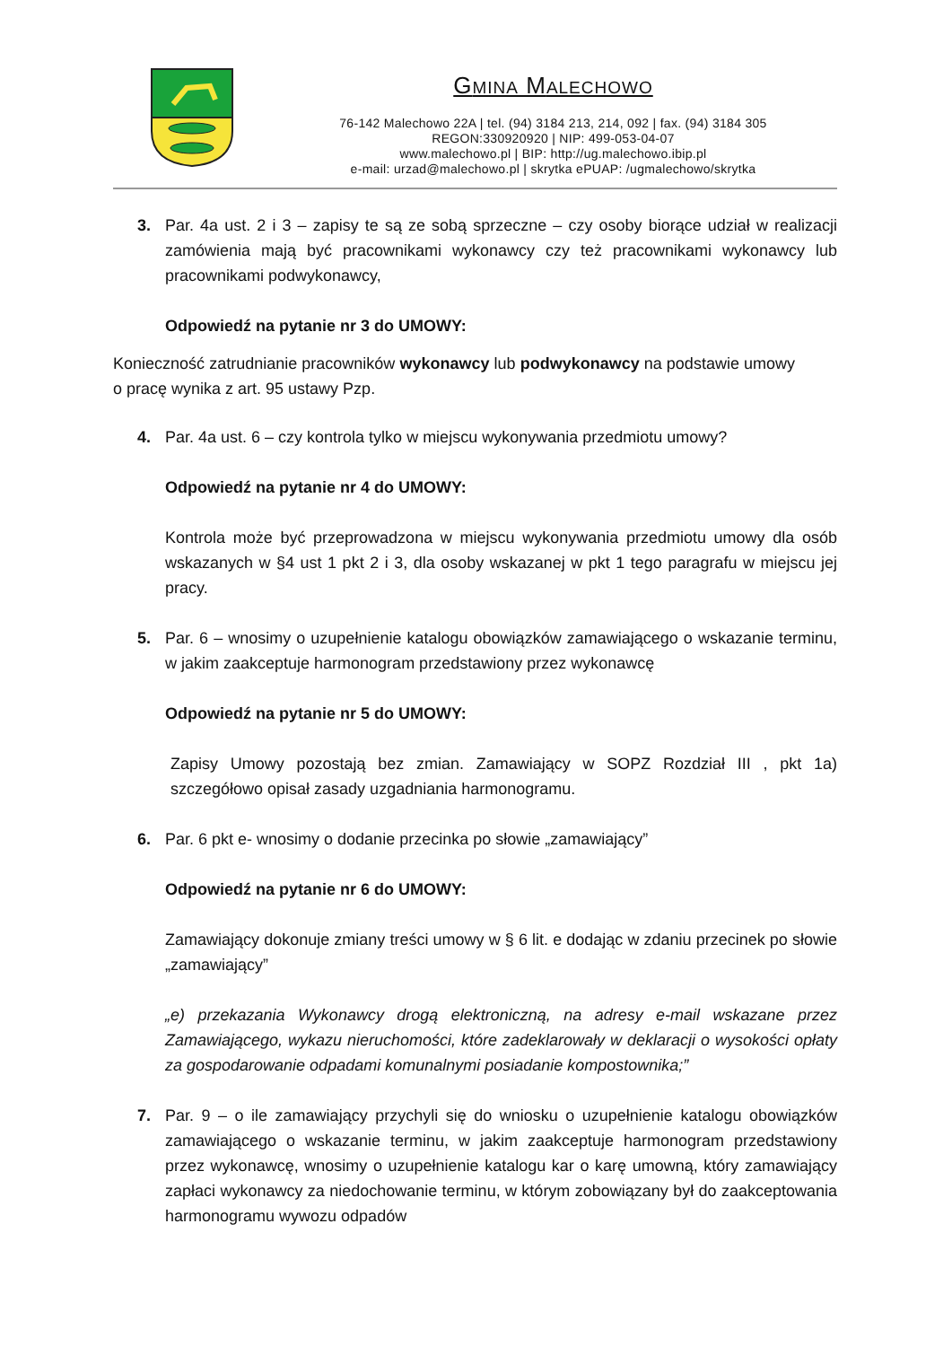GMINA MALECHOWO
76-142 Malechowo 22A | tel. (94) 3184 213, 214, 092 | fax. (94) 3184 305
REGON:330920920 | NIP: 499-053-04-07
www.malechowo.pl | BIP: http://ug.malechowo.ibip.pl
e-mail: urzad@malechowo.pl | skrytka ePUAP: /ugmalechowo/skrytka
3. Par. 4a ust. 2 i 3 – zapisy te są ze sobą sprzeczne – czy osoby biorące udział w realizacji zamówienia mają być pracownikami wykonawcy czy też pracownikami wykonawcy lub pracownikami podwykonawcy,
Odpowiedź na pytanie nr 3 do UMOWY:
Konieczność zatrudnianie pracowników wykonawcy lub podwykonawcy na podstawie umowy o pracę wynika z art. 95 ustawy Pzp.
4. Par. 4a ust. 6 – czy kontrola tylko w miejscu wykonywania przedmiotu umowy?
Odpowiedź na pytanie nr 4 do UMOWY:
Kontrola może być przeprowadzona w miejscu wykonywania przedmiotu umowy dla osób wskazanych w §4 ust 1 pkt 2 i 3, dla osoby wskazanej w pkt 1 tego paragrafu w miejscu jej pracy.
5. Par. 6 – wnosimy o uzupełnienie katalogu obowiązków zamawiającego o wskazanie terminu, w jakim zaakceptuje harmonogram przedstawiony przez wykonawcę
Odpowiedź na pytanie nr 5 do UMOWY:
Zapisy Umowy pozostają bez zmian. Zamawiający w SOPZ Rozdział III , pkt 1a) szczegółowo opisał zasady uzgadniania harmonogramu.
6. Par. 6 pkt e- wnosimy o dodanie przecinka po słowie „zamawiający”
Odpowiedź na pytanie nr 6 do UMOWY:
Zamawiający dokonuje zmiany treści umowy w § 6 lit. e dodając w zdaniu przecinek po słowie „zamawiający”
„e) przekazania Wykonawcy drogą elektroniczną, na adresy e-mail wskazane przez Zamawiającego, wykazu nieruchomości, które zadeklarowały w deklaracji o wysokości opłaty za gospodarowanie odpadami komunalnymi posiadanie kompostownika;”
7. Par. 9 – o ile zamawiający przychyli się do wniosku o uzupełnienie katalogu obowiązków zamawiającego o wskazanie terminu, w jakim zaakceptuje harmonogram przedstawiony przez wykonawcę, wnosimy o uzupełnienie katalogu kar o karę umowną, który zamawiający zapłaci wykonawcy za niedochowanie terminu, w którym zobowiązany był do zaakceptowania harmonogramu wywozu odpadów